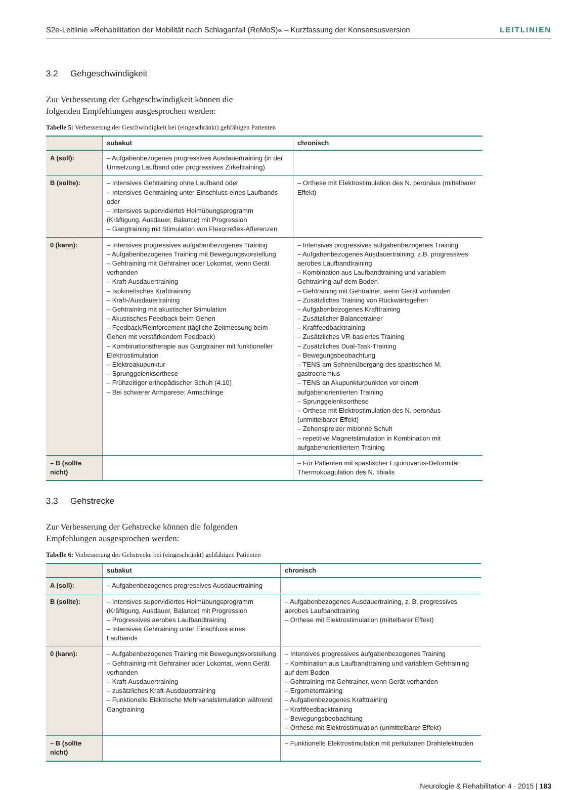S2e-Leitlinie »Rehabilitation der Mobilität nach Schlaganfall (ReMoS)« – Kurzfassung der Konsensusversion LEITLINIEN
3.2 Gehgeschwindigkeit
Zur Verbesserung der Gehgeschwindigkeit können die folgenden Empfehlungen ausgesprochen werden:
Tabelle 5: Verbesserung der Geschwindigkeit bei (eingeschränkt) gehfähigen Patienten
| | subakut | chronisch |
| --- | --- | --- |
| A (soll): | – Aufgabenbezogenes progressives Ausdauertraining (in der Umsetzung Laufband oder progressives Zirkeltraining) | |
| B (sollte): | – Intensives Gehtraining ohne Laufband oder – Intensives Gehtraining unter Einschluss eines Laufbands oder – Intensives supervidiertes Heimübungsprogramm (Kräftigung, Ausdauer, Balance) mit Progression – Gangtraining mit Stimulation von Flexorreflex-Afferenzen | – Orthese mit Elektrostimulation des N. peronäus (mittelbarer Effekt) |
| 0 (kann): | – Intensives progressives aufgabenbezogenes Training – Aufgabenbezogenes Training mit Bewegungsvorstellung – Gehtraining mit Gehtrainer oder Lokomat, wenn Gerät vorhanden – Kraft-Ausdauertraining – Isokinetisches Krafttraining – Kraft-/Ausdauertraining – Gehtraining mit akustischer Stimulation – Akustisches Feedback beim Gehen – Feedback/Reinforcement (tägliche Zeitmessung beim Gehen mit verstärkendem Feedback) – Kombinationstherapie aus Gangtrainer mit funktioneller Elektrostimulation – Elektroakupunktur – Sprunggelenksorthese – Frühzeitiger orthopädischer Schuh (4.10) – Bei schwerer Armparese: Armschlinge | – Intensives progressives aufgabenbezogenes Training – Aufgabenbezogenes Ausdauertraining, z.B. progressives aerobes Laufbandtraining – Kombination aus Laufbandtraining und variablem Gehtraining auf dem Boden – Gehtraining mit Gehtrainer, wenn Gerät vorhanden – Zusätzliches Training von Rückwärtsgehen – Aufgabenbezogenes Krafttraining – Zusätzlicher Balancetrainer – Kraftfeedbacktraining – Zusätzliches VR-basiertes Training – Zusätzliches Dual-Task-Training – Bewegungsbeobachtung – TENS am Sehnenübergang des spastischen M. gastrocnemius – TENS an Akupunkturpunkten vor einem aufgabenorientierten Training – Sprunggelenksorthese – Orthese mit Elektrostimulation des N. peronäus (unmittelbarer Effekt) – Zehenspreizer mit/ohne Schuh – repetitive Magnetstimulation in Kombination mit aufgabenorientiertem Training |
| – B (sollte nicht) | | – Für Patienten mit spastischer Equinovarus-Deformität: Thermokoagulation des N. tibialis |
3.3 Gehstrecke
Zur Verbesserung der Gehstrecke können die folgenden Empfehlungen ausgesprochen werden:
Tabelle 6: Verbesserung der Gehstrecke bei (eingeschränkt) gehfähigen Patienten
| | subakut | chronisch |
| --- | --- | --- |
| A (soll): | – Aufgabenbezogenes progressives Ausdauertraining | |
| B (sollte): | – Intensives supervidiertes Heimübungsprogramm (Kräftigung, Ausdauer, Balance) mit Progression – Progressives aerobes Laufbandtraining – Intensives Gehtraining unter Einschluss eines Laufbands | – Aufgabenbezogenes Ausdauertraining, z. B. progressives aerobes Laufbandtraining – Orthese mit Elektrostimulation (mittelbarer Effekt) |
| 0 (kann): | – Aufgabenbezogenes Training mit Bewegungsvorstellung – Gehtraining mit Gehtrainer oder Lokomat, wenn Gerät vorhanden – Kraft-Ausdauertraining – zusätzliches Kraft-Ausdauertraining – Funktionelle Elektrische Mehrkanalstimulation während Gangtraining | – Intensives progressives aufgabenbezogenes Training – Kombination aus Laufbandtraining und variablem Gehtraining auf dem Boden – Gehtraining mit Gehtrainer, wenn Gerät vorhanden – Ergometertraining – Aufgabenbezogenes Krafttraining – Kraftfeedbacktraining – Bewegungsbeobachtung – Orthese mit Elektrostimulation (unmittelbarer Effekt) |
| – B (sollte nicht) | | – Funktionelle Elektrostimulation mit perkutanen Drahtelektroden |
Neurologie & Rehabilitation 4 · 2015 | 183